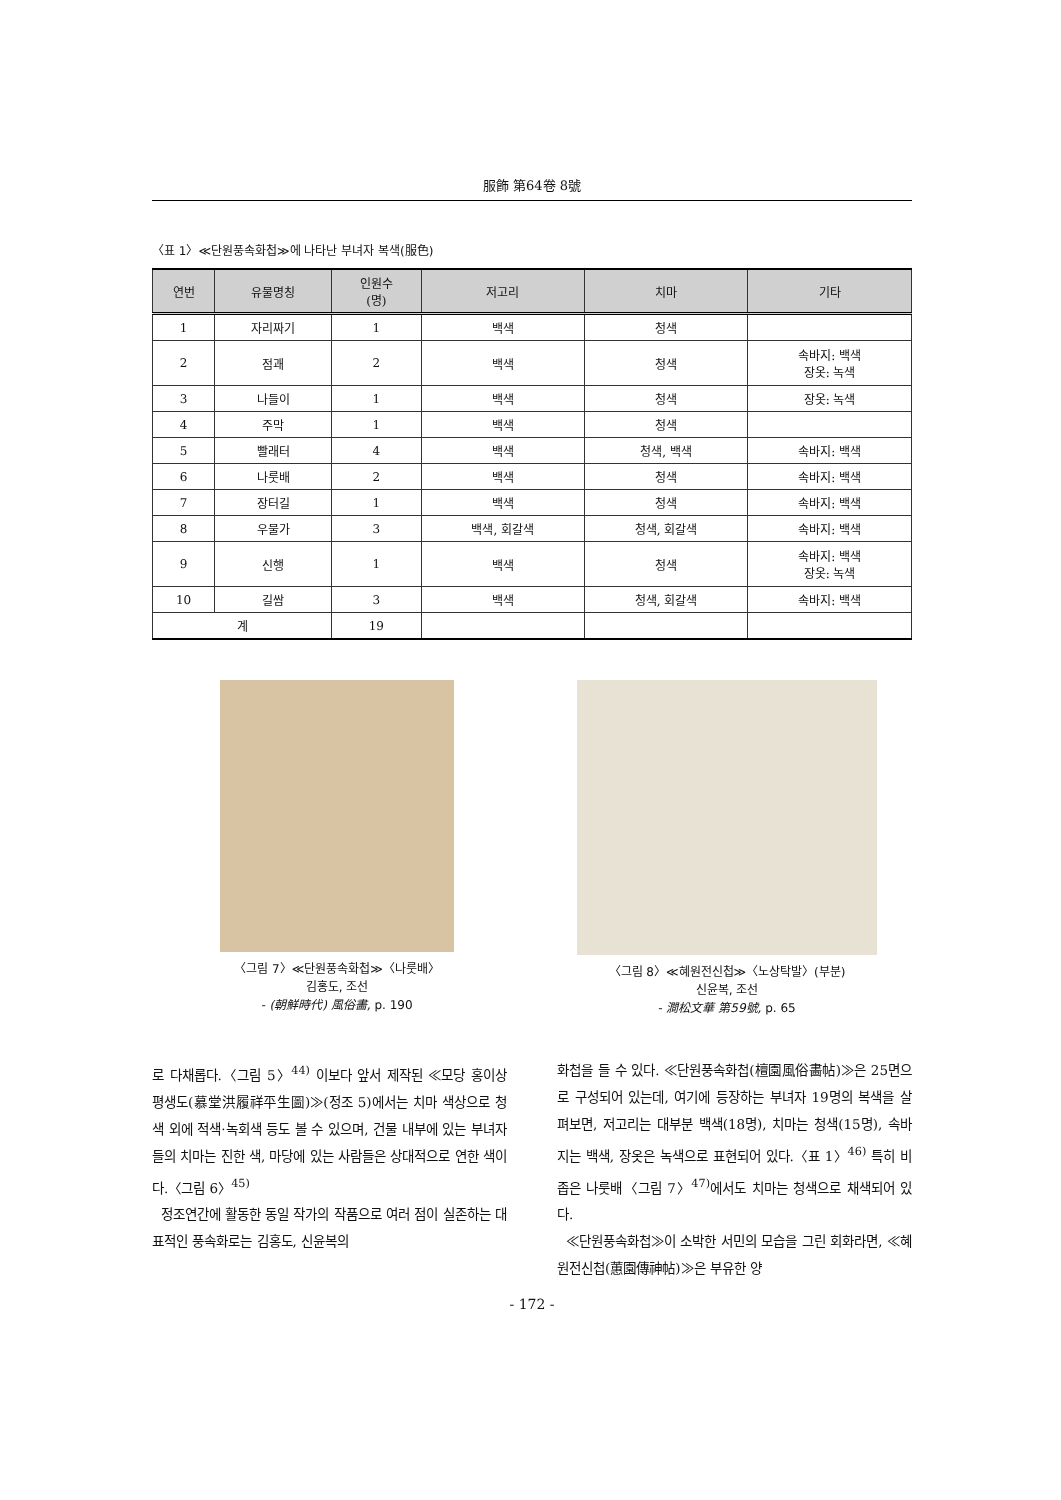服飾 第64卷 8號
〈표 1〉≪단원풍속화첩≫에 나타난 부녀자 복색(服色)
| 연번 | 유물명칭 | 인원수 (명) | 저고리 | 치마 | 기타 |
| --- | --- | --- | --- | --- | --- |
| 1 | 자리짜기 | 1 | 백색 | 청색 | |
| 2 | 점괘 | 2 | 백색 | 청색 | 속바지: 백색 장옷: 녹색 |
| 3 | 나들이 | 1 | 백색 | 청색 | 장옷: 녹색 |
| 4 | 주막 | 1 | 백색 | 청색 | |
| 5 | 빨래터 | 4 | 백색 | 청색, 백색 | 속바지: 백색 |
| 6 | 나룻배 | 2 | 백색 | 청색 | 속바지: 백색 |
| 7 | 장터길 | 1 | 백색 | 청색 | 속바지: 백색 |
| 8 | 우물가 | 3 | 백색, 회갈색 | 청색, 회갈색 | 속바지: 백색 |
| 9 | 신행 | 1 | 백색 | 청색 | 속바지: 백색 장옷: 녹색 |
| 10 | 길쌈 | 3 | 백색 | 청색, 회갈색 | 속바지: 백색 |
| 계 | | 19 | | | |
〈그림 7〉≪단원풍속화첩≫〈나룻배〉
김홍도, 조선
- (朝鮮時代) 風俗畵, p. 190
〈그림 8〉≪혜원전신첩≫〈노상탁발〉(부분)
신윤복, 조선
- 澗松文華 第59號, p. 65
로 다채롭다.〈그림 5〉<sup>44)</sup> 이보다 앞서 제작된 ≪모당 홍이상 평생도(慕堂洪履祥平生圖)≫(정조 5)에서는 치마 색상으로 청색 외에 적색·녹회색 등도 볼 수 있으며, 건물 내부에 있는 부녀자들의 치마는 진한 색, 마당에 있는 사람들은 상대적으로 연한 색이다.〈그림 6〉<sup>45)</sup>
정조연간에 활동한 동일 작가의 작품으로 여러 점이 실존하는 대표적인 풍속화로는 김홍도, 신윤복의
화첩을 들 수 있다. ≪단원풍속화첩(檀園風俗畵帖)≫은 25면으로 구성되어 있는데, 여기에 등장하는 부녀자 19명의 복색을 살펴보면, 저고리는 대부분 백색(18명), 치마는 청색(15명), 속바지는 백색, 장옷은 녹색으로 표현되어 있다.〈표 1〉<sup>46)</sup> 특히 비좁은 나룻배〈그림 7〉<sup>47)</sup>에서도 치마는 청색으로 채색되어 있다.
≪단원풍속화첩≫이 소박한 서민의 모습을 그린 회화라면, ≪혜원전신첩(蕙園傳神帖)≫은 부유한 양
- 172 -